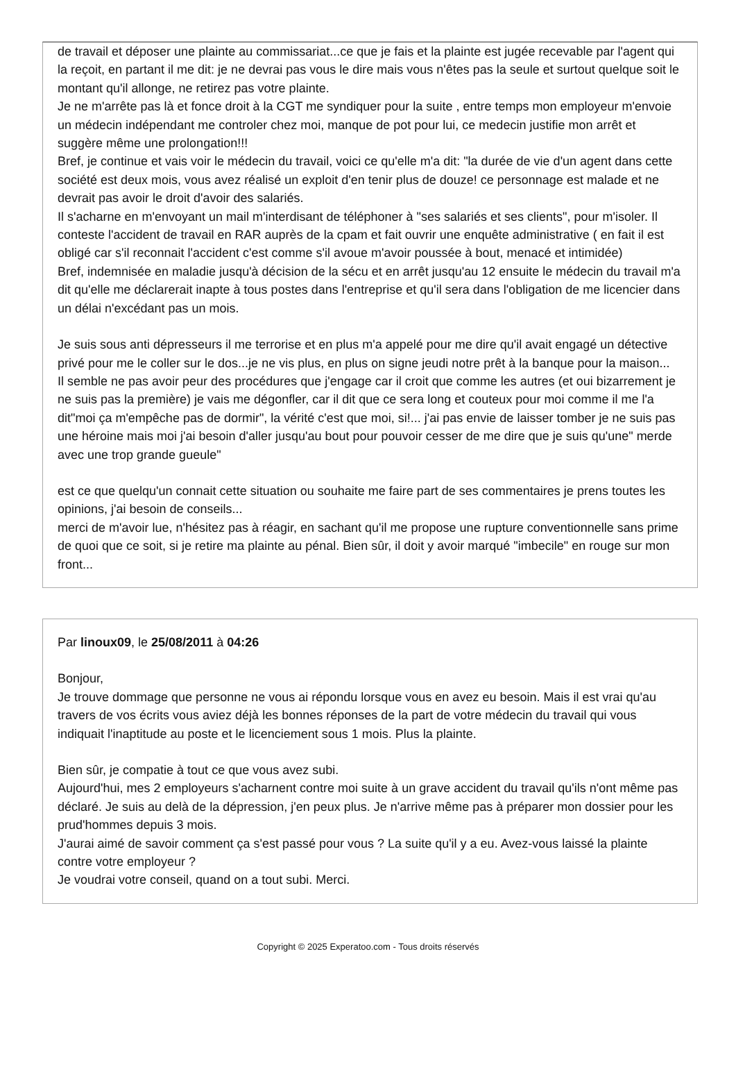de travail et déposer une plainte au commissariat...ce que je fais et la plainte est jugée recevable par l'agent qui la reçoit, en partant il me dit: je ne devrai pas vous le dire mais vous n'êtes pas la seule et surtout quelque soit le montant qu'il allonge, ne retirez pas votre plainte.
Je ne m'arrête pas là et fonce droit à la CGT me syndiquer pour la suite , entre temps mon employeur m'envoie un médecin indépendant me controler chez moi, manque de pot pour lui, ce medecin justifie mon arrêt et suggère même une prolongation!!!
Bref, je continue et vais voir le médecin du travail, voici ce qu'elle m'a dit: "la durée de vie d'un agent dans cette société est deux mois, vous avez réalisé un exploit d'en tenir plus de douze! ce personnage est malade et ne devrait pas avoir le droit d'avoir des salariés.
Il s'acharne en m'envoyant un mail m'interdisant de téléphoner à "ses salariés et ses clients", pour m'isoler. Il conteste l'accident de travail en RAR auprès de la cpam et fait ouvrir une enquête administrative ( en fait il est obligé car s'il reconnait l'accident c'est comme s'il avoue m'avoir poussée à bout, menacé et intimidée)
Bref, indemnisée en maladie jusqu'à décision de la sécu et en arrêt jusqu'au 12 ensuite le médecin du travail m'a dit qu'elle me déclarerait inapte à tous postes dans l'entreprise et qu'il sera dans l'obligation de me licencier dans un délai n'excédant pas un mois.
Je suis sous anti dépresseurs il me terrorise et en plus m'a appelé pour me dire qu'il avait engagé un détective privé pour me le coller sur le dos...je ne vis plus, en plus on signe jeudi notre prêt à la banque pour la maison...
Il semble ne pas avoir peur des procédures que j'engage car il croit que comme les autres (et oui bizarrement je ne suis pas la première) je vais me dégonfler, car il dit que ce sera long et couteux pour moi comme il me l'a dit"moi ça m'empêche pas de dormir", la vérité c'est que moi, si!... j'ai pas envie de laisser tomber je ne suis pas une héroine mais moi j'ai besoin d'aller jusqu'au bout pour pouvoir cesser de me dire que je suis qu'une" merde avec une trop grande gueule"
est ce que quelqu'un connait cette situation ou souhaite me faire part de ses commentaires je prens toutes les opinions, j'ai besoin de conseils...
merci de m'avoir lue, n'hésitez pas à réagir, en sachant qu'il me propose une rupture conventionnelle sans prime de quoi que ce soit, si je retire ma plainte au pénal. Bien sûr, il doit y avoir marqué "imbecile" en rouge sur mon front...
Par linoux09, le 25/08/2011 à 04:26
Bonjour,
Je trouve dommage que personne ne vous ai répondu lorsque vous en avez eu besoin. Mais il est vrai qu'au travers de vos écrits vous aviez déjà les bonnes réponses de la part de votre médecin du travail qui vous indiquait l'inaptitude au poste et le licenciement sous 1 mois. Plus la plainte.
Bien sûr, je compatie à tout ce que vous avez subi.
Aujourd'hui, mes 2 employeurs s'acharnent contre moi suite à un grave accident du travail qu'ils n'ont même pas déclaré. Je suis au delà de la dépression, j'en peux plus. Je n'arrive même pas à préparer mon dossier pour les prud'hommes depuis 3 mois.
J'aurai aimé de savoir comment ça s'est passé pour vous ? La suite qu'il y a eu. Avez-vous laissé la plainte contre votre employeur ?
Je voudrai votre conseil, quand on a tout subi. Merci.
Copyright © 2025 Experatoo.com - Tous droits réservés